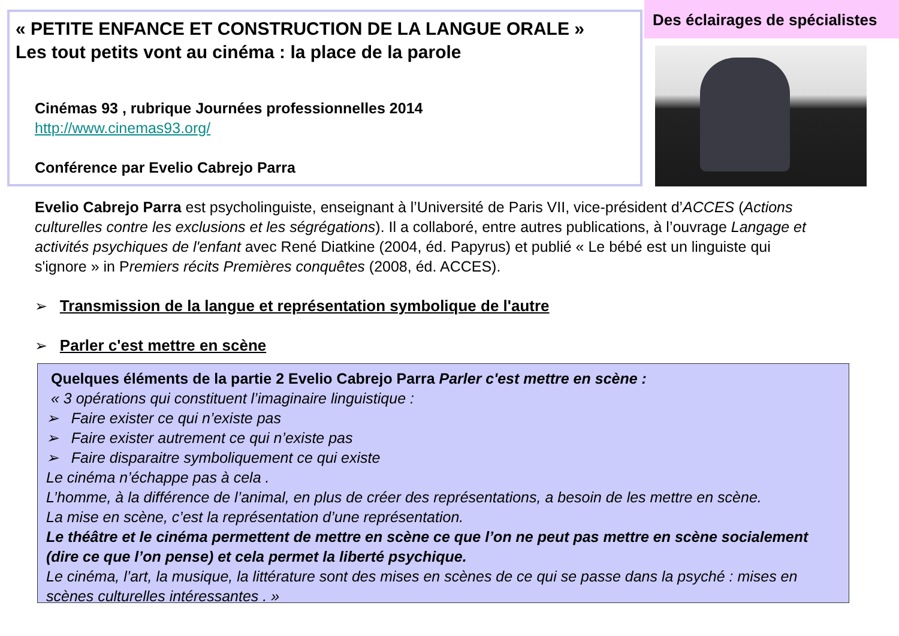« PETITE ENFANCE ET CONSTRUCTION DE LA LANGUE ORALE »
Les tout petits vont au cinéma : la place de la parole
Des éclairages de spécialistes
Cinémas 93 , rubrique Journées professionnelles 2014
http://www.cinemas93.org/
Conférence par Evelio Cabrejo Parra
Evelio Cabrejo Parra est psycholinguiste, enseignant à l’Université de Paris VII, vice-président d’ACCES (Actions culturelles contre les exclusions et les ségrégations). Il a collaboré, entre autres publications, à l’ouvrage Langage et activités psychiques de l'enfant avec René Diatkine (2004, éd. Papyrus) et publié « Le bébé est un linguiste qui s'ignore » in Premiers récits Premières conquêtes (2008, éd. ACCES).
➢ Transmission de la langue et représentation symbolique de l'autre
➢ Parler c'est mettre en scène
Quelques éléments de la partie 2 Evelio Cabrejo Parra Parler c'est mettre en scène :
« 3 opérations qui constituent l’imaginaire linguistique :
➢ Faire exister ce qui n’existe pas
➢ Faire exister autrement ce qui n’existe pas
➢ Faire disparaitre symboliquement ce qui existe
Le cinéma n’échappe pas à cela .
L’homme, à la différence de l’animal, en plus de créer des représentations, a besoin de les mettre en scène.
La mise en scène, c’est la représentation d’une représentation.
Le théâtre et le cinéma permettent de mettre en scène ce que l’on ne peut pas mettre en scène socialement (dire ce que l’on pense) et cela permet la liberté psychique.
Le cinéma, l’art, la musique, la littérature sont des mises en scènes de ce qui se passe dans la psyché : mises en scènes culturelles intéressantes . »